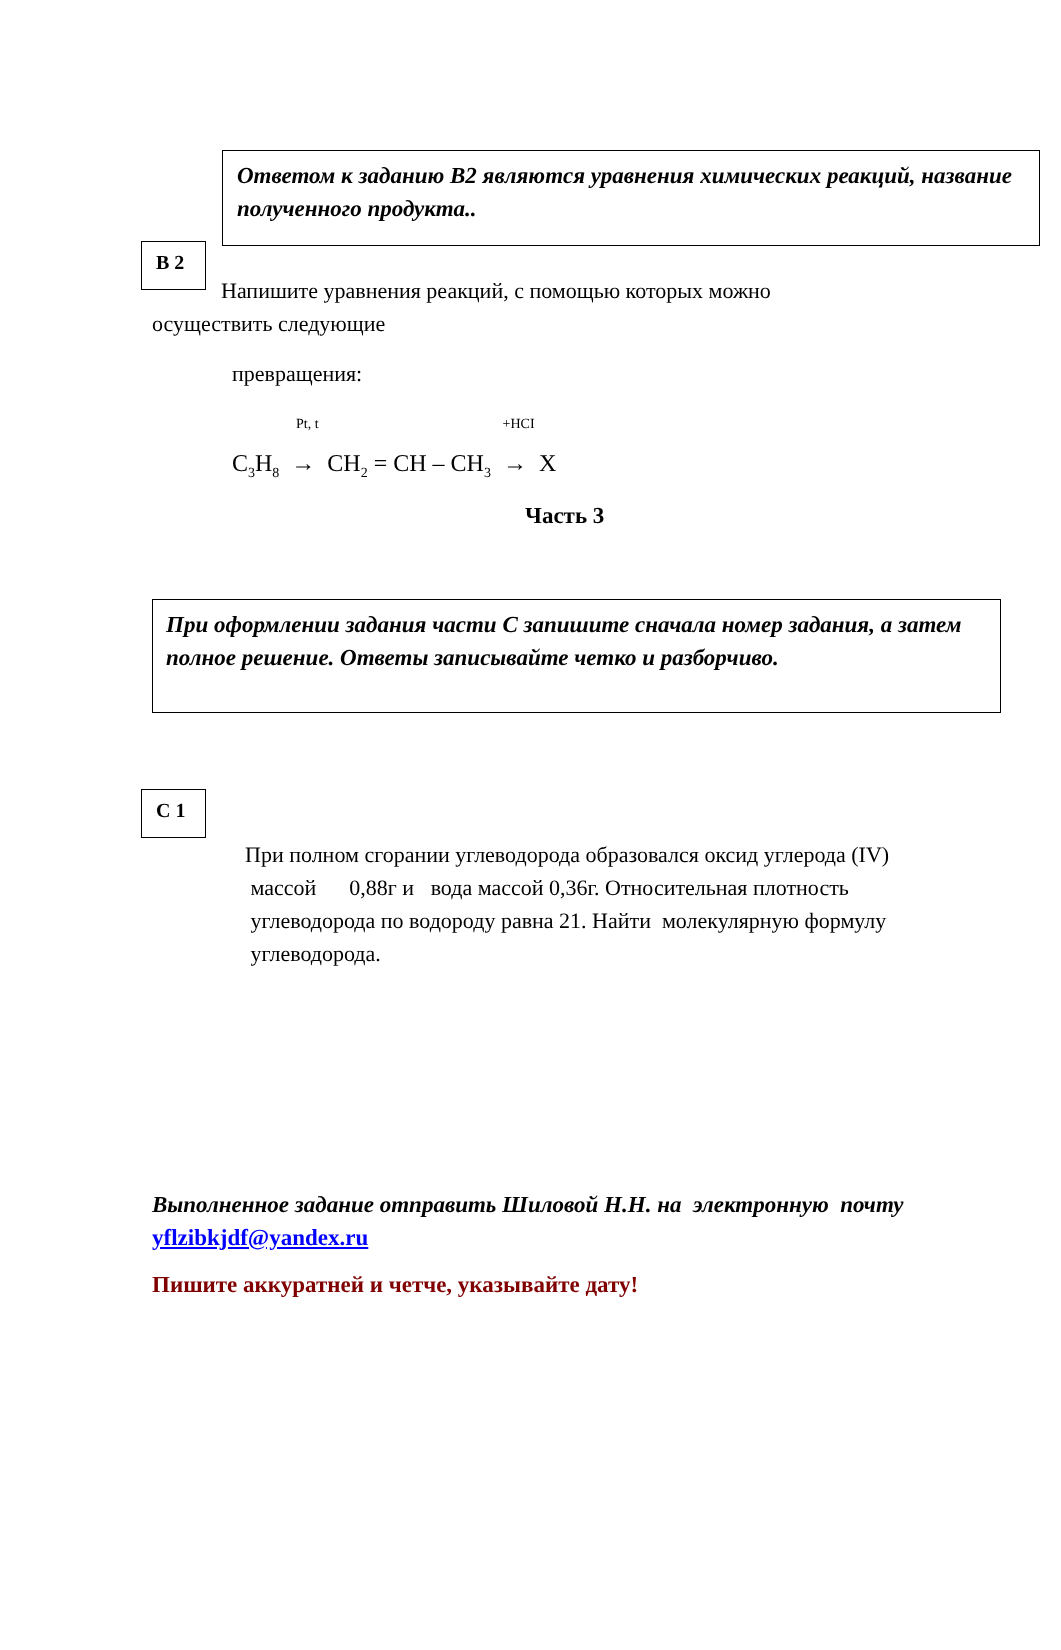Ответом к заданию В2 являются уравнения химических реакций, название полученного продукта..
В 2
Напишите уравнения реакций, с помощью которых можно
осуществить следующие
превращения:
Pt, t +HCI
C<sub>3</sub>H<sub>8</sub> → CH<sub>2</sub> = CH – CH<sub>3</sub> → X
Часть 3
При оформлении задания части С запишите сначала номер задания, а затем полное решение. Ответы записывайте четко и разборчиво.
С 1
При полном сгорании углеводорода образовался оксид углерода (IV)
массой 0,88г и вода массой 0,36г. Относительная плотность
углеводорода по водороду равна 21. Найти молекулярную формулу
углеводорода.
Выполненное задание отправить Шиловой Н.Н. на электронную почту
yflzibkjdf@yandex.ru
Пишите аккуратней и четче, указывайте дату!